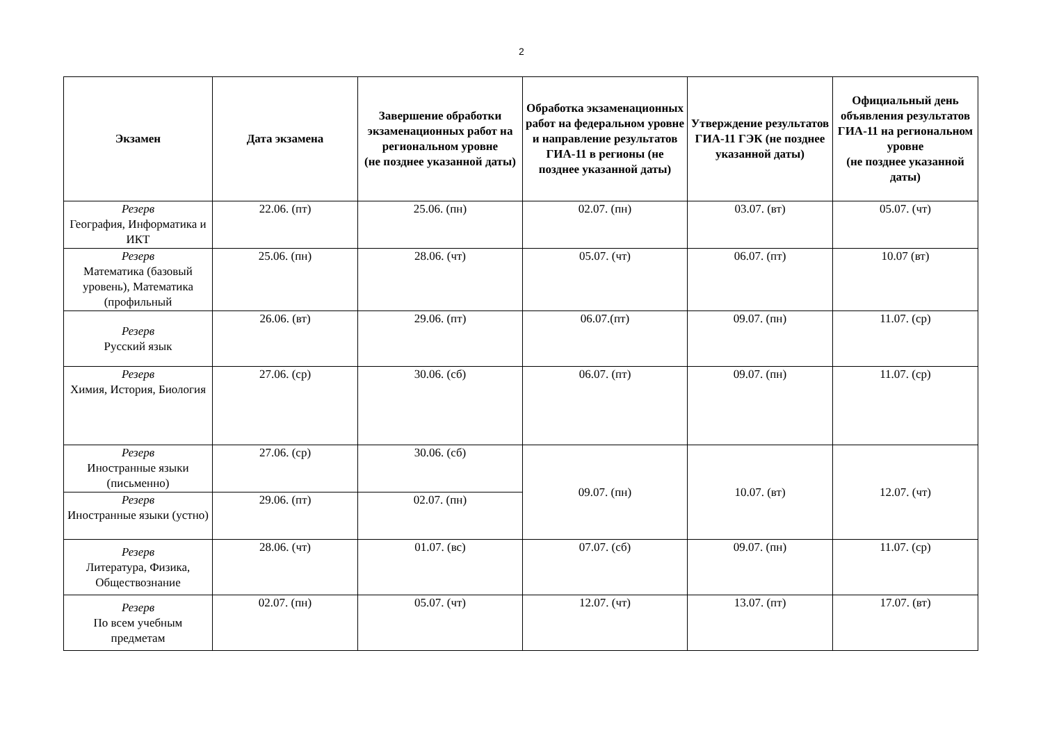2
| Экзамен | Дата экзамена | Завершение обработки экзаменационных работ на региональном уровне (не позднее указанной даты) | Обработка экзаменационных работ на федеральном уровне и направление результатов ГИА-11 в регионы (не позднее указанной даты) | Утверждение результатов ГИА-11 ГЭК (не позднее указанной даты) | Официальный день объявления результатов ГИА-11 на региональном уровне (не позднее указанной даты) |
| --- | --- | --- | --- | --- | --- |
| Резерв География, Информатика и ИКТ | 22.06. (пт) | 25.06. (пн) | 02.07. (пн) | 03.07. (вт) | 05.07. (чт) |
| Резерв Математика (базовый уровень), Математика (профильный | 25.06. (пн) | 28.06. (чт) | 05.07. (чт) | 06.07. (пт) | 10.07 (вт) |
| Резерв Русский язык | 26.06. (вт) | 29.06. (пт) | 06.07.(пт) | 09.07. (пн) | 11.07. (ср) |
| Резерв Химия, История, Биология | 27.06. (ср) | 30.06. (сб) | 06.07. (пт) | 09.07. (пн) | 11.07. (ср) |
| Резерв Иностранные языки (письменно) | 27.06. (ср) | 30.06. (сб) | 09.07. (пн) | 10.07. (вт) | 12.07. (чт) |
| Резерв Иностранные языки (устно) | 29.06. (пт) | 02.07. (пн) | | | |
| Резерв Литература, Физика, Обществознание | 28.06. (чт) | 01.07. (вс) | 07.07. (сб) | 09.07. (пн) | 11.07. (ср) |
| Резерв По всем учебным предметам | 02.07. (пн) | 05.07. (чт) | 12.07. (чт) | 13.07. (пт) | 17.07. (вт) |